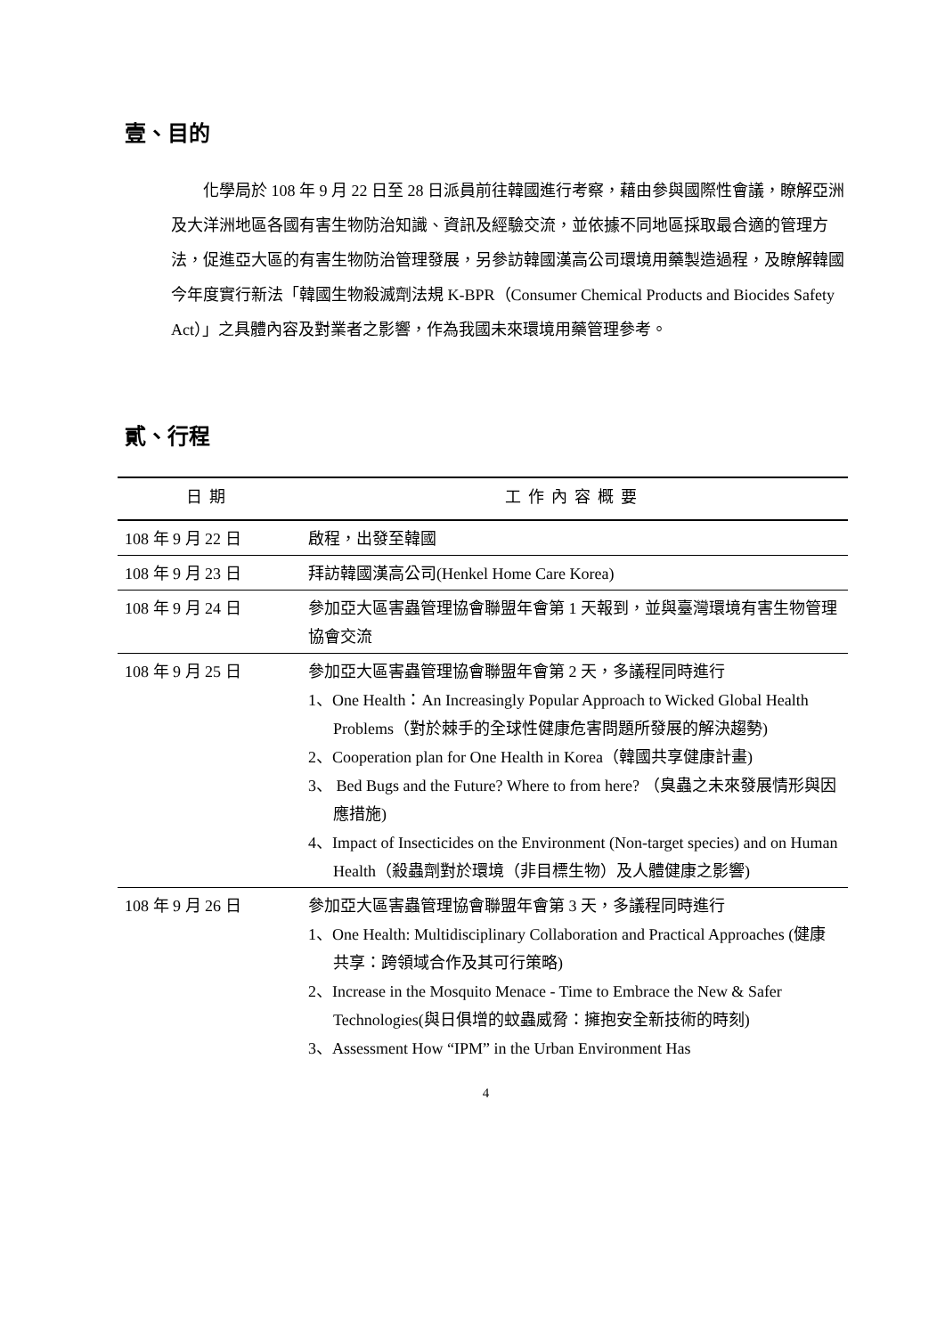壹、目的
化學局於 108 年 9 月 22 日至 28 日派員前往韓國進行考察，藉由參與國際性會議，瞭解亞洲及大洋洲地區各國有害生物防治知識、資訊及經驗交流，並依據不同地區採取最合適的管理方法，促進亞大區的有害生物防治管理發展，另參訪韓國漢高公司環境用藥製造過程，及瞭解韓國今年度實行新法「韓國生物殺滅劑法規 K-BPR（Consumer Chemical Products and Biocides Safety Act）」之具體內容及對業者之影響，作為我國未來環境用藥管理參考。
貳、行程
| 日期 | 工作內容概要 |
| --- | --- |
| 108 年 9 月 22 日 | 啟程，出發至韓國 |
| 108 年 9 月 23 日 | 拜訪韓國漢高公司(Henkel Home Care Korea) |
| 108 年 9 月 24 日 | 參加亞大區害蟲管理協會聯盟年會第 1 天報到，並與臺灣環境有害生物管理協會交流 |
| 108 年 9 月 25 日 | 參加亞大區害蟲管理協會聯盟年會第 2 天，多議程同時進行 1、One Health：An Increasingly Popular Approach to Wicked Global Health Problems（對於棘手的全球性健康危害問題所發展的解決趨勢) 2、Cooperation plan for One Health in Korea（韓國共享健康計畫) 3、 Bed Bugs and the Future? Where to from here? （臭蟲之未來發展情形與因應措施) 4、Impact of Insecticides on the Environment (Non-target species) and on Human Health（殺蟲劑對於環境（非目標生物）及人體健康之影響) |
| 108 年 9 月 26 日 | 參加亞大區害蟲管理協會聯盟年會第 3 天，多議程同時進行 1、One Health: Multidisciplinary Collaboration and Practical Approaches (健康共享：跨領域合作及其可行策略) 2、Increase in the Mosquito Menace - Time to Embrace the New & Safer Technologies(與日俱增的蚊蟲威脅：擁抱安全新技術的時刻) 3、Assessment How “IPM” in the Urban Environment Has |
4